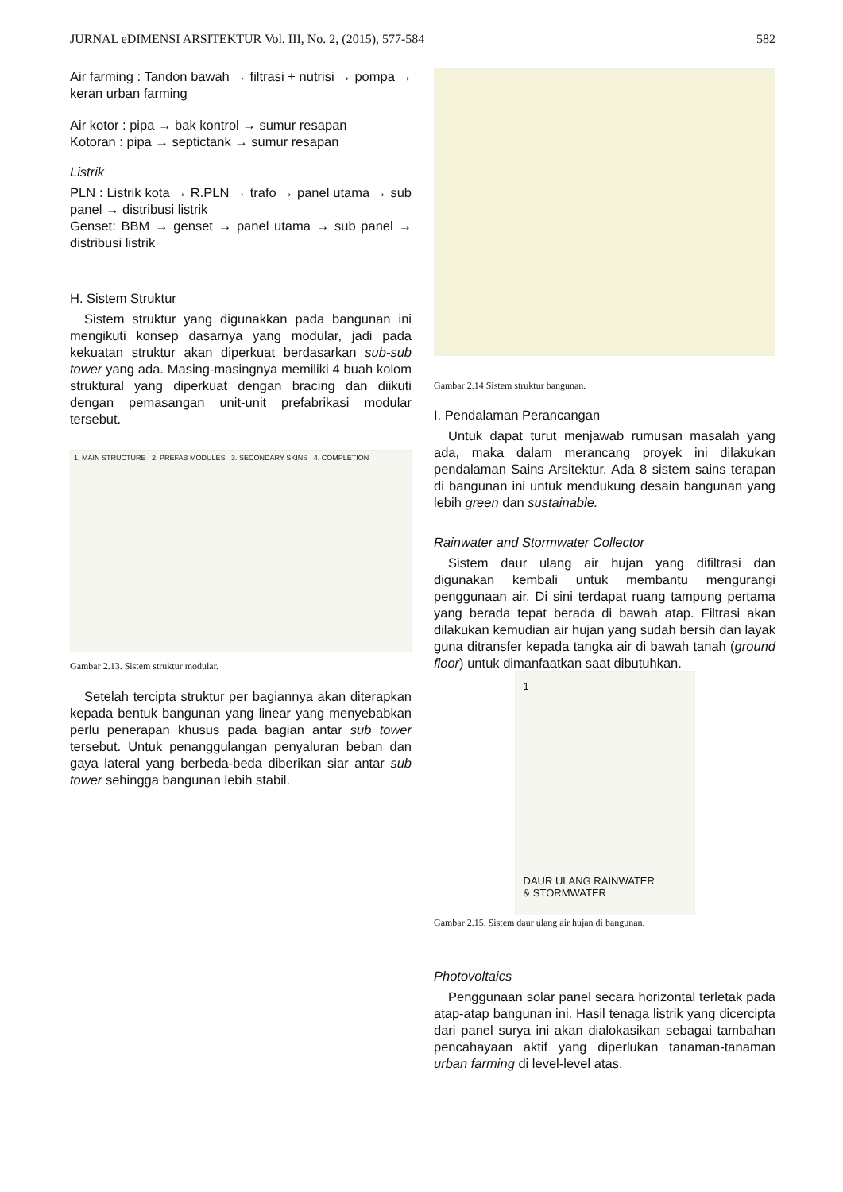JURNAL eDIMENSI ARSITEKTUR Vol. III, No. 2, (2015), 577-584 582
Air farming : Tandon bawah → filtrasi + nutrisi → pompa → keran urban farming
Air kotor : pipa → bak kontrol → sumur resapan
Kotoran : pipa → septictank → sumur resapan
Listrik
PLN : Listrik kota → R.PLN → trafo → panel utama → sub panel → distribusi listrik
Genset: BBM → genset → panel utama → sub panel → distribusi listrik
H. Sistem Struktur
Sistem struktur yang digunakkan pada bangunan ini mengikuti konsep dasarnya yang modular, jadi pada kekuatan struktur akan diperkuat berdasarkan sub-sub tower yang ada. Masing-masingnya memiliki 4 buah kolom struktural yang diperkuat dengan bracing dan diikuti dengan pemasangan unit-unit prefabrikasi modular tersebut.
1. MAIN STRUCTURE 2. PREFAB MODULES 3. SECONDARY SKINS 4. COMPLETION
Gambar 2.13. Sistem struktur modular.
Setelah tercipta struktur per bagiannya akan diterapkan kepada bentuk bangunan yang linear yang menyebabkan perlu penerapan khusus pada bagian antar sub tower tersebut. Untuk penanggulangan penyaluran beban dan gaya lateral yang berbeda-beda diberikan siar antar sub tower sehingga bangunan lebih stabil.
Gambar 2.14 Sistem struktur bangunan.
I. Pendalaman Perancangan
Untuk dapat turut menjawab rumusan masalah yang ada, maka dalam merancang proyek ini dilakukan pendalaman Sains Arsitektur. Ada 8 sistem sains terapan di bangunan ini untuk mendukung desain bangunan yang lebih green dan sustainable.
Rainwater and Stormwater Collector
Sistem daur ulang air hujan yang difiltrasi dan digunakan kembali untuk membantu mengurangi penggunaan air. Di sini terdapat ruang tampung pertama yang berada tepat berada di bawah atap. Filtrasi akan dilakukan kemudian air hujan yang sudah bersih dan layak guna ditransfer kepada tangka air di bawah tanah (ground floor) untuk dimanfaatkan saat dibutuhkan.
1
DAUR ULANG RAINWATER
& STORMWATER
Gambar 2.15. Sistem daur ulang air hujan di bangunan.
Photovoltaics
Penggunaan solar panel secara horizontal terletak pada atap-atap bangunan ini. Hasil tenaga listrik yang dicercipta dari panel surya ini akan dialokasikan sebagai tambahan pencahayaan aktif yang diperlukan tanaman-tanaman urban farming di level-level atas.